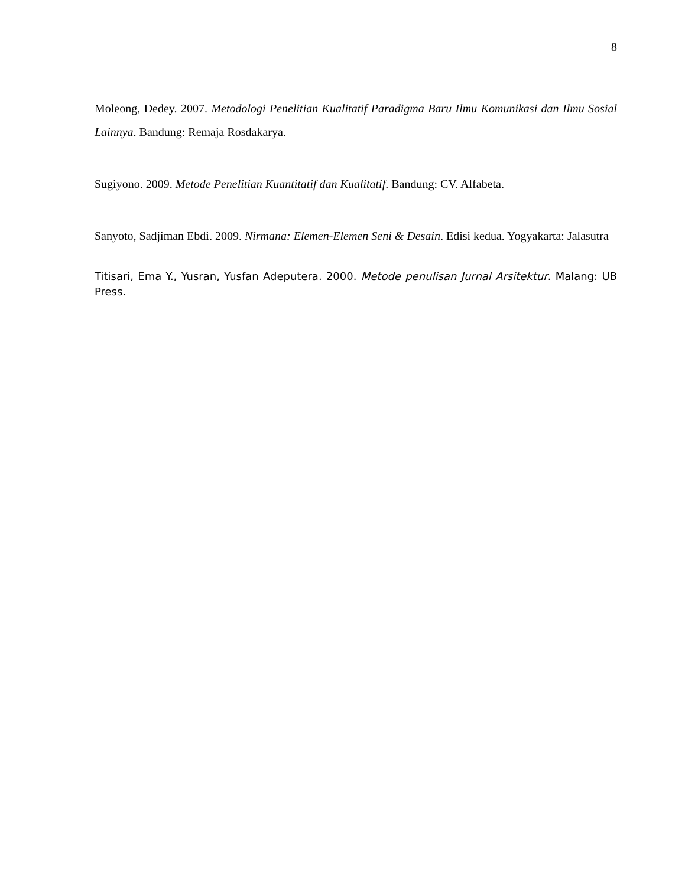8
Moleong, Dedey. 2007. Metodologi Penelitian Kualitatif Paradigma Baru Ilmu Komunikasi dan Ilmu Sosial Lainnya. Bandung: Remaja Rosdakarya.
Sugiyono. 2009. Metode Penelitian Kuantitatif dan Kualitatif. Bandung: CV. Alfabeta.
Sanyoto, Sadjiman Ebdi. 2009. Nirmana: Elemen-Elemen Seni & Desain. Edisi kedua. Yogyakarta: Jalasutra
Titisari, Ema Y., Yusran, Yusfan Adeputera. 2000. Metode penulisan Jurnal Arsitektur. Malang: UB Press.